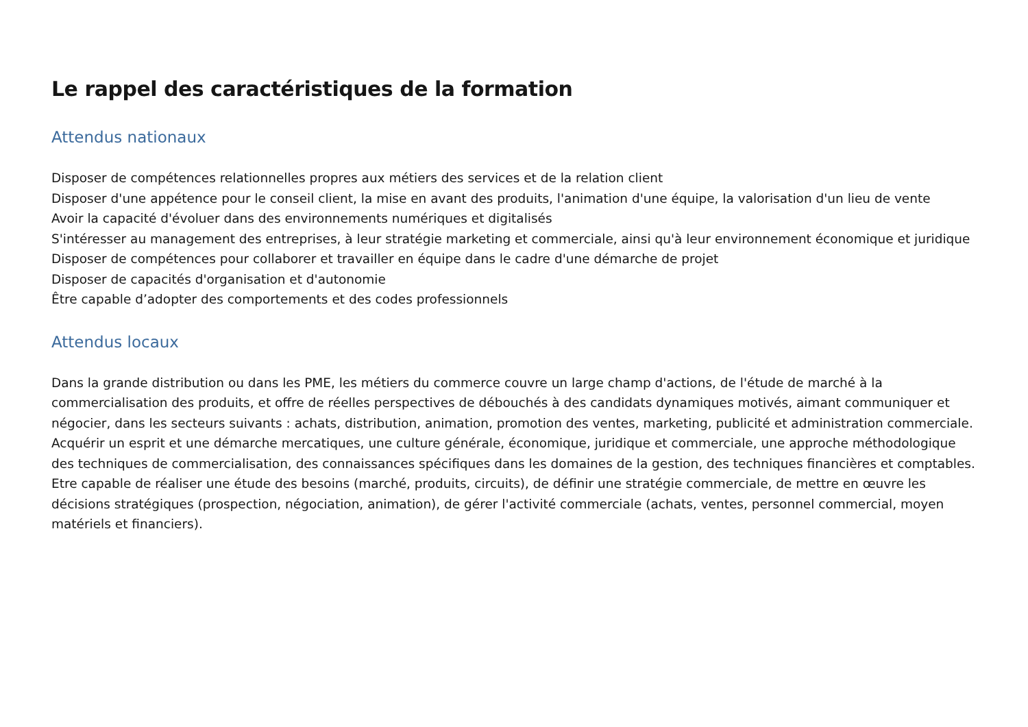Le rappel des caractéristiques de la formation
Attendus nationaux
Disposer de compétences relationnelles propres aux métiers des services et de la relation client
Disposer d'une appétence pour le conseil client, la mise en avant des produits, l'animation d'une équipe, la valorisation d'un lieu de vente
Avoir la capacité d'évoluer dans des environnements numériques et digitalisés
S'intéresser au management des entreprises, à leur stratégie marketing et commerciale, ainsi qu'à leur environnement économique et juridique
Disposer de compétences pour collaborer et travailler en équipe dans le cadre d'une démarche de projet
Disposer de capacités d'organisation et d'autonomie
Être capable d’adopter des comportements et des codes professionnels
Attendus locaux
Dans la grande distribution ou dans les PME, les métiers du commerce couvre un large champ d'actions, de l'étude de marché à la commercialisation des produits, et offre de réelles perspectives de débouchés à des candidats dynamiques motivés, aimant communiquer et négocier, dans les secteurs suivants : achats, distribution, animation, promotion des ventes, marketing, publicité et administration commerciale.
Acquérir un esprit et une démarche mercatiques, une culture générale, économique, juridique et commerciale, une approche méthodologique des techniques de commercialisation, des connaissances spécifiques dans les domaines de la gestion, des techniques financières et comptables. Etre capable de réaliser une étude des besoins (marché, produits, circuits), de définir une stratégie commerciale, de mettre en œuvre les décisions stratégiques (prospection, négociation, animation), de gérer l'activité commerciale (achats, ventes, personnel commercial, moyen matériels et financiers).